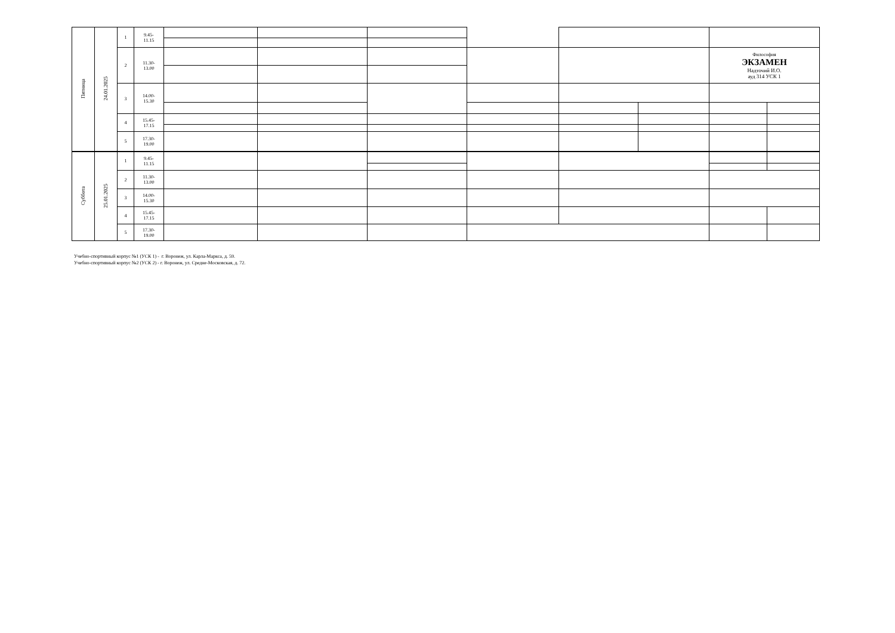| Пятница | 24.01.2025 | 1 | 9.45- 11.15 | | | | | | | | |
| | | 2 | 11.30- 13.00 | | | | | | | Философия ЭКЗАМЕН Надточий И.О. ауд 314 УСК 1 | |
| | | 3 | 14.00- 15.30 | | | | | | | | |
| | | 4 | 15.45- 17.15 | | | | | | | | |
| | | 5 | 17.30- 19.00 | | | | | | | | |
| Суббота | 25.01.2025 | 1 | 9.45- 11.15 | | | | | | | | |
| | | 2 | 11.30- 13.00 | | | | | | | | |
| | | 3 | 14.00- 15.30 | | | | | | | | |
| | | 4 | 15.45- 17.15 | | | | | | | | |
| | | 5 | 17.30- 19.00 | | | | | | | | |
Учебно-спортивный корпус №1 (УСК 1) - г. Воронеж, ул. Карла-Маркса, д. 59.
Учебно-спортивный корпус №2 (УСК 2) - г. Воронеж, ул. Средне-Московская, д. 72.